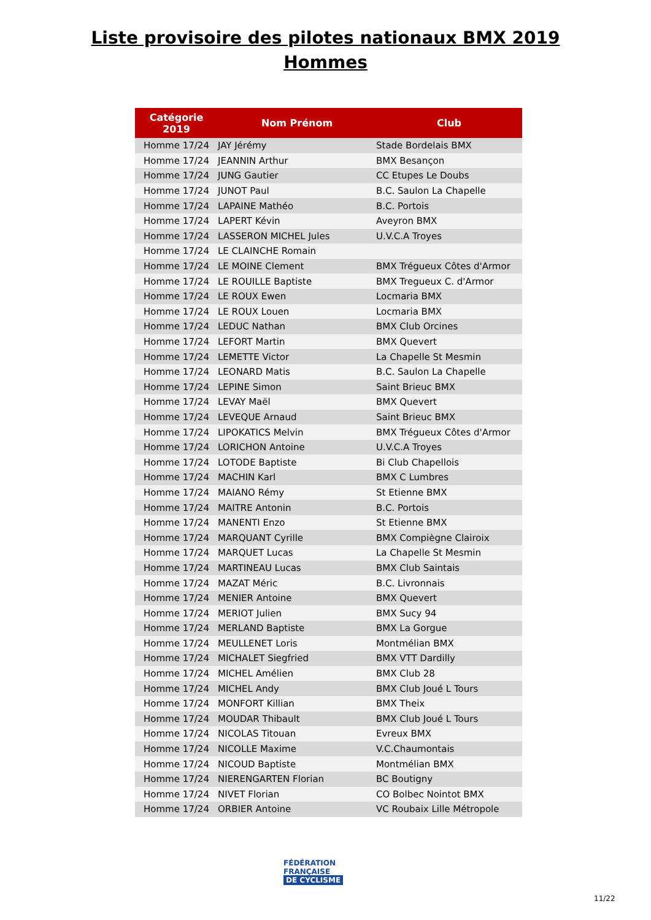Liste provisoire des pilotes nationaux BMX 2019
Hommes
| Catégorie 2019 | Nom Prénom | Club |
| --- | --- | --- |
| Homme 17/24 | JAY Jérémy | Stade Bordelais BMX |
| Homme 17/24 | JEANNIN Arthur | BMX Besançon |
| Homme 17/24 | JUNG Gautier | CC Etupes Le Doubs |
| Homme 17/24 | JUNOT Paul | B.C. Saulon La Chapelle |
| Homme 17/24 | LAPAINE Mathéo | B.C. Portois |
| Homme 17/24 | LAPERT Kévin | Aveyron BMX |
| Homme 17/24 | LASSERON MICHEL Jules | U.V.C.A Troyes |
| Homme 17/24 | LE CLAINCHE Romain | |
| Homme 17/24 | LE MOINE Clement | BMX Trégueux Côtes d'Armor |
| Homme 17/24 | LE ROUILLE Baptiste | BMX Tregueux C. d'Armor |
| Homme 17/24 | LE ROUX Ewen | Locmaria BMX |
| Homme 17/24 | LE ROUX Louen | Locmaria BMX |
| Homme 17/24 | LEDUC Nathan | BMX Club Orcines |
| Homme 17/24 | LEFORT Martin | BMX Quevert |
| Homme 17/24 | LEMETTE Victor | La Chapelle St Mesmin |
| Homme 17/24 | LEONARD Matis | B.C. Saulon La Chapelle |
| Homme 17/24 | LEPINE Simon | Saint Brieuc BMX |
| Homme 17/24 | LEVAY Maël | BMX Quevert |
| Homme 17/24 | LEVEQUE Arnaud | Saint Brieuc BMX |
| Homme 17/24 | LIPOKATICS Melvin | BMX Trégueux Côtes d'Armor |
| Homme 17/24 | LORICHON Antoine | U.V.C.A Troyes |
| Homme 17/24 | LOTODE Baptiste | Bi Club Chapellois |
| Homme 17/24 | MACHIN Karl | BMX C Lumbres |
| Homme 17/24 | MAIANO Rémy | St Etienne BMX |
| Homme 17/24 | MAITRE Antonin | B.C. Portois |
| Homme 17/24 | MANENTI Enzo | St Etienne BMX |
| Homme 17/24 | MARQUANT Cyrille | BMX Compiègne Clairoix |
| Homme 17/24 | MARQUET Lucas | La Chapelle St Mesmin |
| Homme 17/24 | MARTINEAU Lucas | BMX Club Saintais |
| Homme 17/24 | MAZAT Méric | B.C. Livronnais |
| Homme 17/24 | MENIER Antoine | BMX Quevert |
| Homme 17/24 | MERIOT Julien | BMX Sucy 94 |
| Homme 17/24 | MERLAND Baptiste | BMX La Gorgue |
| Homme 17/24 | MEULLENET Loris | Montmélian BMX |
| Homme 17/24 | MICHALET Siegfried | BMX VTT Dardilly |
| Homme 17/24 | MICHEL Amélien | BMX Club 28 |
| Homme 17/24 | MICHEL Andy | BMX Club Joué L Tours |
| Homme 17/24 | MONFORT Killian | BMX Theix |
| Homme 17/24 | MOUDAR Thibault | BMX Club Joué L Tours |
| Homme 17/24 | NICOLAS Titouan | Evreux BMX |
| Homme 17/24 | NICOLLE Maxime | V.C.Chaumontais |
| Homme 17/24 | NICOUD Baptiste | Montmélian BMX |
| Homme 17/24 | NIERENGARTEN Florian | BC Boutigny |
| Homme 17/24 | NIVET Florian | CO Bolbec Nointot BMX |
| Homme 17/24 | ORBIER Antoine | VC Roubaix Lille Métropole |
FÉDÉRATION
FRANÇAISE
DE CYCLISME
11/22